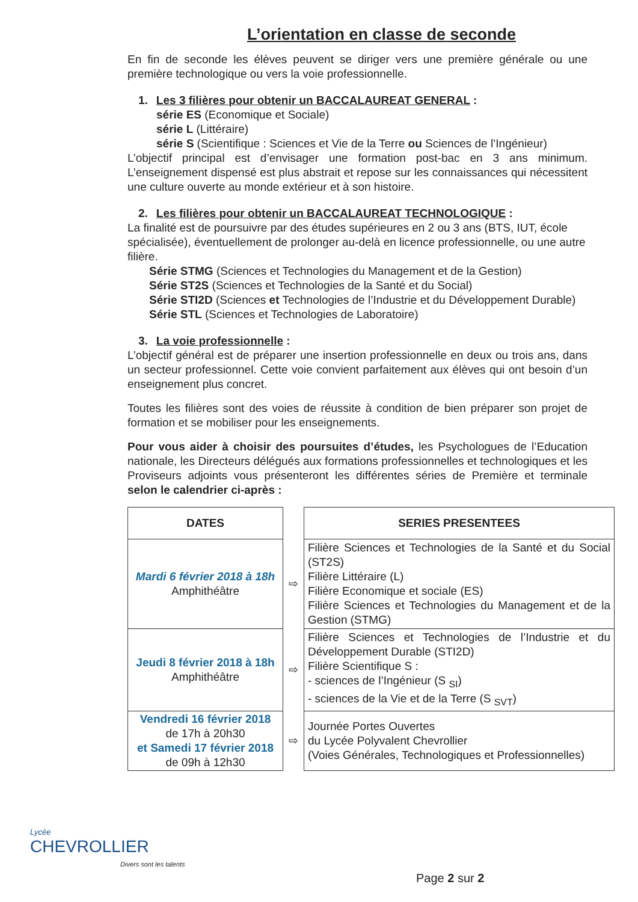L’orientation en classe de seconde
En fin de seconde les élèves peuvent se diriger vers une première générale ou une première technologique ou vers la voie professionnelle.
1. Les 3 filières pour obtenir un BACCALAUREAT GENERAL :
série ES (Economique et Sociale)
série L (Littéraire)
série S (Scientifique : Sciences et Vie de la Terre ou Sciences de l’Ingénieur)
L’objectif principal est d’envisager une formation post-bac en 3 ans minimum. L’enseignement dispensé est plus abstrait et repose sur les connaissances qui nécessitent une culture ouverte au monde extérieur et à son histoire.
2. Les filières pour obtenir un BACCALAUREAT TECHNOLOGIQUE :
La finalité est de poursuivre par des études supérieures en 2 ou 3 ans (BTS, IUT, école spécialisée), éventuellement de prolonger au-delà en licence professionnelle, ou une autre filière.
Série STMG (Sciences et Technologies du Management et de la Gestion)
Série ST2S (Sciences et Technologies de la Santé et du Social)
Série STI2D (Sciences et Technologies de l’Industrie et du Développement Durable)
Série STL (Sciences et Technologies de Laboratoire)
3. La voie professionnelle :
L’objectif général est de préparer une insertion professionnelle en deux ou trois ans, dans un secteur professionnel. Cette voie convient parfaitement aux élèves qui ont besoin d’un enseignement plus concret.
Toutes les filières sont des voies de réussite à condition de bien préparer son projet de formation et se mobiliser pour les enseignements.
Pour vous aider à choisir des poursuites d’études, les Psychologues de l’Education nationale, les Directeurs délégués aux formations professionnelles et technologiques et les Proviseurs adjoints vous présenteront les différentes séries de Première et terminale selon le calendrier ci-après :
| DATES | | SERIES PRESENTEES |
| --- | --- | --- |
| Mardi 6 février 2018 à 18h Amphithéâtre | ⇨ | Filière Sciences et Technologies de la Santé et du Social (ST2S) Filière Littéraire (L) Filière Economique et sociale (ES) Filière Sciences et Technologies du Management et de la Gestion (STMG) |
| Jeudi 8 février 2018 à 18h Amphithéâtre | ⇨ | Filière Sciences et Technologies de l’Industrie et du Développement Durable (STI2D) Filière Scientifique S : - sciences de l’Ingénieur (S <sub>SI</sub>) - sciences de la Vie et de la Terre (S <sub>SVT</sub>) |
| Vendredi 16 février 2018 de 17h à 20h30 et Samedi 17 février 2018 de 09h à 12h30 | ⇨ | Journée Portes Ouvertes du Lycée Polyvalent Chevrollier (Voies Générales, Technologiques et Professionnelles) |
Lycée
CHEVROLLIER
Divers sont les talents
Page 2 sur 2